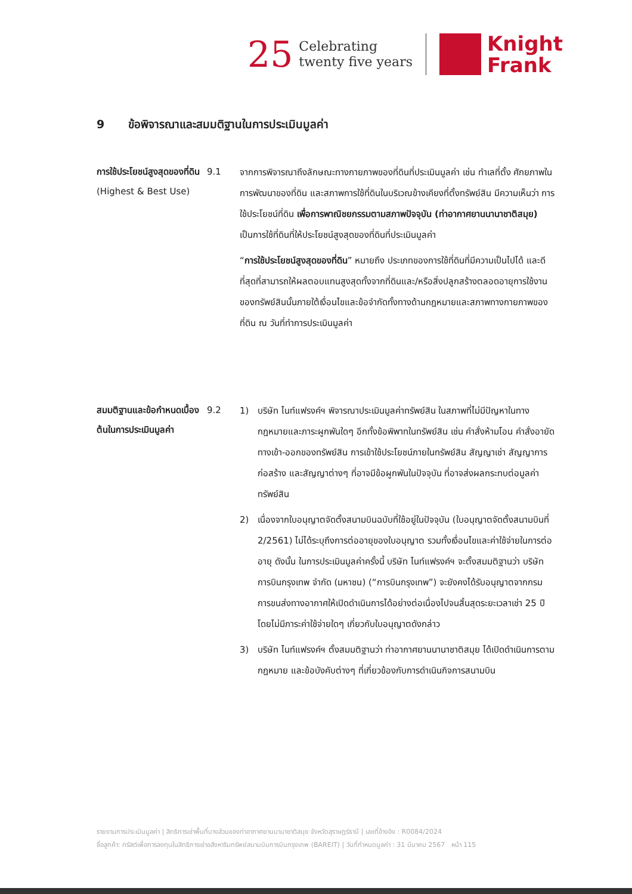25
Celebrating
twenty five years
Knight
Frank
9 ข้อพิจารณาและสมมติฐานในการประเมินมูลค่า
การใช้ประโยชน์สูงสุดของที่ดิน
(Highest & Best Use)
9.1
จากการพิจารณาถึงลักษณะทางกายภาพของที่ดินที่ประเมินมูลค่า เช่น ทำเลที่ตั้ง ศักยภาพในการพัฒนาของที่ดิน และสภาพการใช้ที่ดินในบริเวณข้างเคียงที่ตั้งทรัพย์สิน มีความเห็นว่า การใช้ประโยชน์ที่ดิน เพื่อการพาณิชยกรรมตามสภาพปัจจุบัน (ท่าอากาศยานนานาชาติสมุย) เป็นการใช้ที่ดินที่ให้ประโยชน์สูงสุดของที่ดินที่ประเมินมูลค่า
“การใช้ประโยชน์สูงสุดของที่ดิน” หมายถึง ประเภทของการใช้ที่ดินที่มีความเป็นไปได้ และดีที่สุดที่สามารถให้ผลตอบแทนสูงสุดทั้งจากที่ดินและ/หรือสิ่งปลูกสร้างตลอดอายุการใช้งานของทรัพย์สินนั้นภายใต้เงื่อนไขและข้อจำกัดทั้งทางด้านกฎหมายและสภาพทางกายภาพของที่ดิน ณ วันที่ทำการประเมินมูลค่า
สมมติฐานและข้อกำหนดเบื้องต้นในการประเมินมูลค่า
9.2
1) บริษัท ไนท์แฟรงค์ฯ พิจารณาประเมินมูลค่าทรัพย์สิน ในสภาพที่ไม่มีปัญหาในทางกฎหมายและภาระผูกพันใดๆ อีกทั้งข้อพิพาทในทรัพย์สิน เช่น คำสั่งห้ามโอน คำสั่งอายัด ทางเข้า-ออกของทรัพย์สิน การเข้าใช้ประโยชน์ภายในทรัพย์สิน สัญญาเช่า สัญญาการก่อสร้าง และสัญญาต่างๆ ที่อาจมีข้อผูกพันในปัจจุบัน ที่อาจส่งผลกระทบต่อมูลค่าทรัพย์สิน
2) เนื่องจากใบอนุญาตจัดตั้งสนามบินฉบับที่ใช้อยู่ในปัจจุบัน (ใบอนุญาตจัดตั้งสนามบินที่ 2/2561) ไม่ได้ระบุถึงการต่ออายุของใบอนุญาต รวมทั้งเงื่อนไขและค่าใช้จ่ายในการต่ออายุ ดังนั้น ในการประเมินมูลค่าครั้งนี้ บริษัท ไนท์แฟรงค์ฯ จะตั้งสมมติฐานว่า บริษัท การบินกรุงเทพ จำกัด (มหาชน) (“การบินกรุงเทพ”) จะยังคงได้รับอนุญาตจากกรมการขนส่งทางอากาศให้เปิดดำเนินการได้อย่างต่อเนื่องไปจนสิ้นสุดระยะเวลาเช่า 25 ปี โดยไม่มีภาระค่าใช้จ่ายใดๆ เกี่ยวกับใบอนุญาตดังกล่าว
3) บริษัท ไนท์แฟรงค์ฯ ตั้งสมมติฐานว่า ท่าอากาศยานนานาชาติสมุย ได้เปิดดำเนินการตามกฎหมาย และข้อบังคับต่างๆ ที่เกี่ยวข้องกับการดำเนินกิจการสนามบิน
รายงานการประเมินมูลค่า | สิทธิการเช่าพื้นที่บางส่วนของท่าอากาศยานนานาชาติสมุย จังหวัดสุราษฎร์ธานี | เลขที่อ้างอิง : R0084/2024
ชื่อลูกค้า: ทรัสต์เพื่อการลงทุนในสิทธิการเช่าอสังหาริมทรัพย์สนามบินการบินกรุงเทพ (BAREIT) | วันที่กำหนดมูลค่า : 31 มีนาคม 2567 หน้า 115